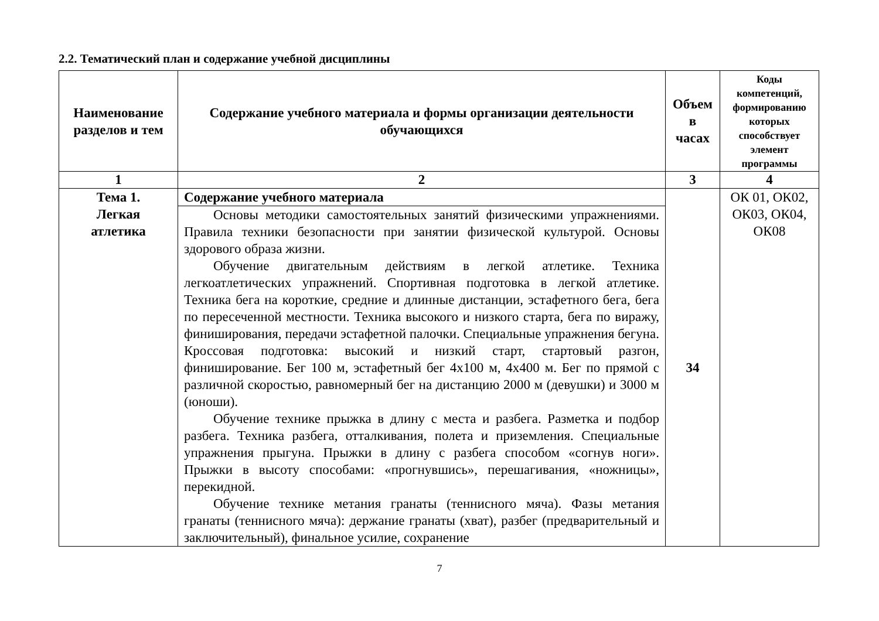2.2. Тематический план и содержание учебной дисциплины
| Наименование разделов и тем | Содержание учебного материала и формы организации деятельности обучающихся | Объем в часах | Коды компетенций, формированию которых способствует элемент программы |
| --- | --- | --- | --- |
| 1 | 2 | 3 | 4 |
| Тема 1. Легкая атлетика | Содержание учебного материала | 34 | ОК 01, ОК02, ОК03, ОК04, ОК08 |
| | Основы методики самостоятельных занятий физическими упражнениями. Правила техники безопасности при занятии физической культурой. Основы здорового образа жизни. Обучение двигательным действиям в легкой атлетике. Техника легкоатлетических упражнений. Спортивная подготовка в легкой атлетике. Техника бега на короткие, средние и длинные дистанции, эстафетного бега, бега по пересеченной местности. Техника высокого и низкого старта, бега по виражу, финиширования, передачи эстафетной палочки. Специальные упражнения бегуна. Кроссовая подготовка: высокий и низкий старт, стартовый разгон, финиширование. Бег 100 м, эстафетный бег 4х100 м, 4х400 м. Бег по прямой с различной скоростью, равномерный бег на дистанцию 2000 м (девушки) и 3000 м (юноши). Обучение технике прыжка в длину с места и разбега. Разметка и подбор разбега. Техника разбега, отталкивания, полета и приземления. Специальные упражнения прыгуна. Прыжки в длину с разбега способом «согнув ноги». Прыжки в высоту способами: «прогнувшись», перешагивания, «ножницы», перекидной. Обучение технике метания гранаты (теннисного мяча). Фазы метания гранаты (теннисного мяча): держание гранаты (хват), разбег (предварительный и заключительный), финальное усилие, сохранение | | |
7